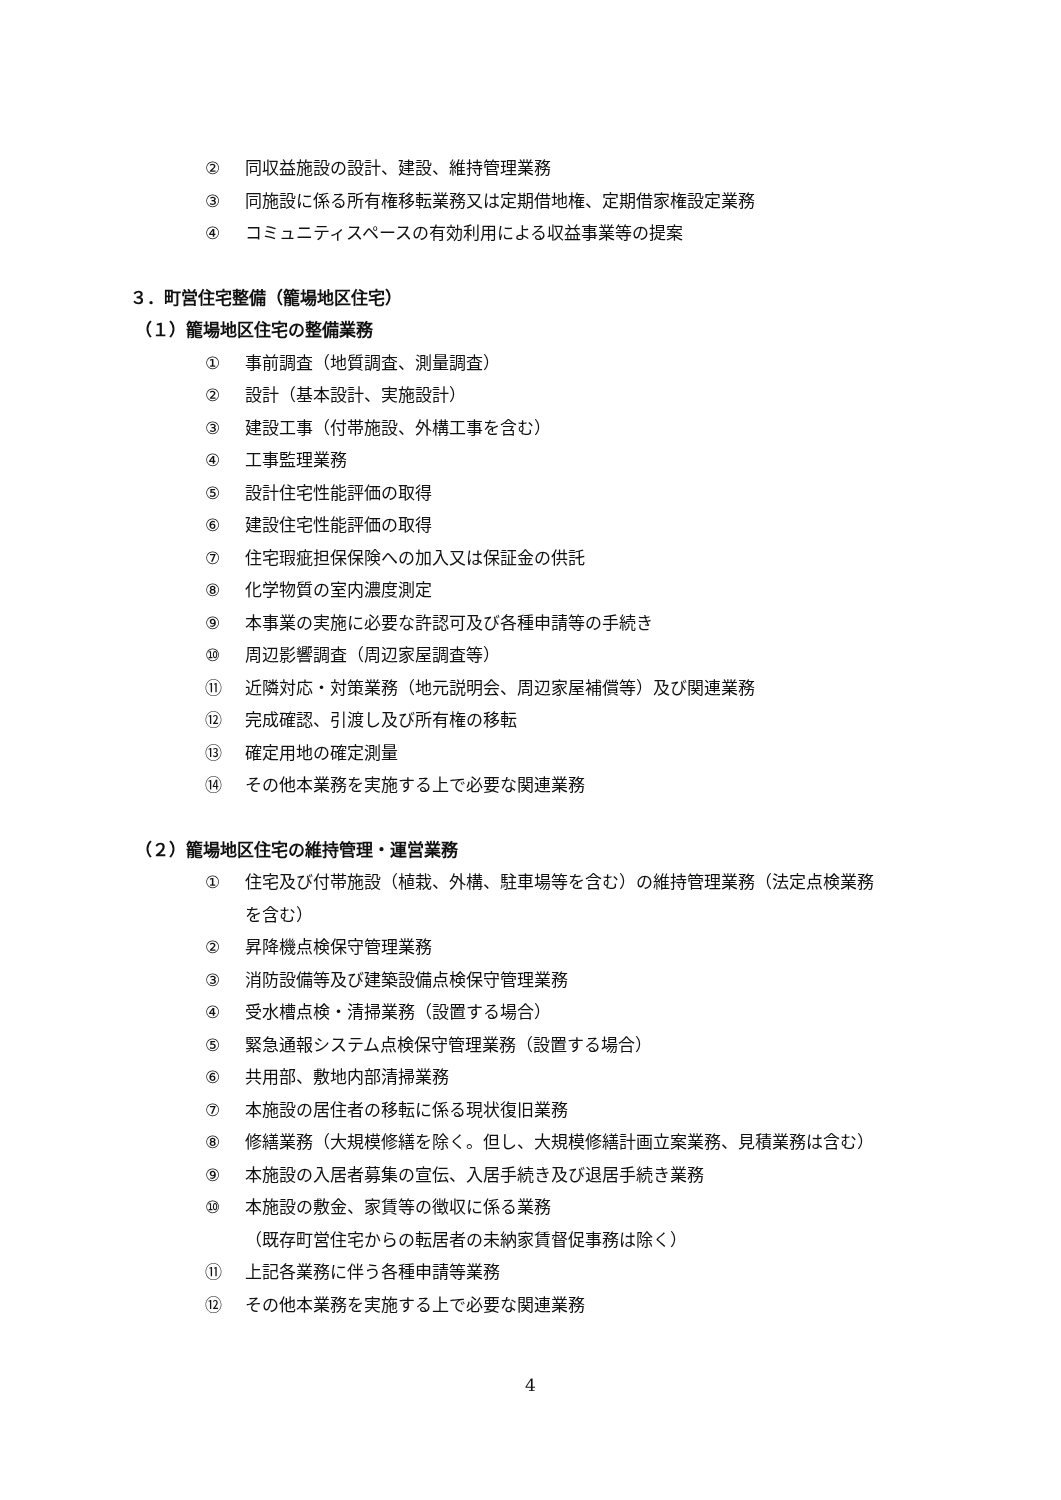② 同収益施設の設計、建設、維持管理業務
③ 同施設に係る所有権移転業務又は定期借地権、定期借家権設定業務
④ コミュニティスペースの有効利用による収益事業等の提案
３．町営住宅整備（籠場地区住宅）
（１）籠場地区住宅の整備業務
① 事前調査（地質調査、測量調査）
② 設計（基本設計、実施設計）
③ 建設工事（付帯施設、外構工事を含む）
④ 工事監理業務
⑤ 設計住宅性能評価の取得
⑥ 建設住宅性能評価の取得
⑦ 住宅瑕疵担保保険への加入又は保証金の供託
⑧ 化学物質の室内濃度測定
⑨ 本事業の実施に必要な許認可及び各種申請等の手続き
⑩ 周辺影響調査（周辺家屋調査等）
⑪ 近隣対応・対策業務（地元説明会、周辺家屋補償等）及び関連業務
⑫ 完成確認、引渡し及び所有権の移転
⑬ 確定用地の確定測量
⑭ その他本業務を実施する上で必要な関連業務
（２）籠場地区住宅の維持管理・運営業務
① 住宅及び付帯施設（植栽、外構、駐車場等を含む）の維持管理業務（法定点検業務
を含む）
② 昇降機点検保守管理業務
③ 消防設備等及び建築設備点検保守管理業務
④ 受水槽点検・清掃業務（設置する場合）
⑤ 緊急通報システム点検保守管理業務（設置する場合）
⑥ 共用部、敷地内部清掃業務
⑦ 本施設の居住者の移転に係る現状復旧業務
⑧ 修繕業務（大規模修繕を除く。但し、大規模修繕計画立案業務、見積業務は含む）
⑨ 本施設の入居者募集の宣伝、入居手続き及び退居手続き業務
⑩ 本施設の敷金、家賃等の徴収に係る業務
（既存町営住宅からの転居者の未納家賃督促事務は除く）
⑪ 上記各業務に伴う各種申請等業務
⑫ その他本業務を実施する上で必要な関連業務
4